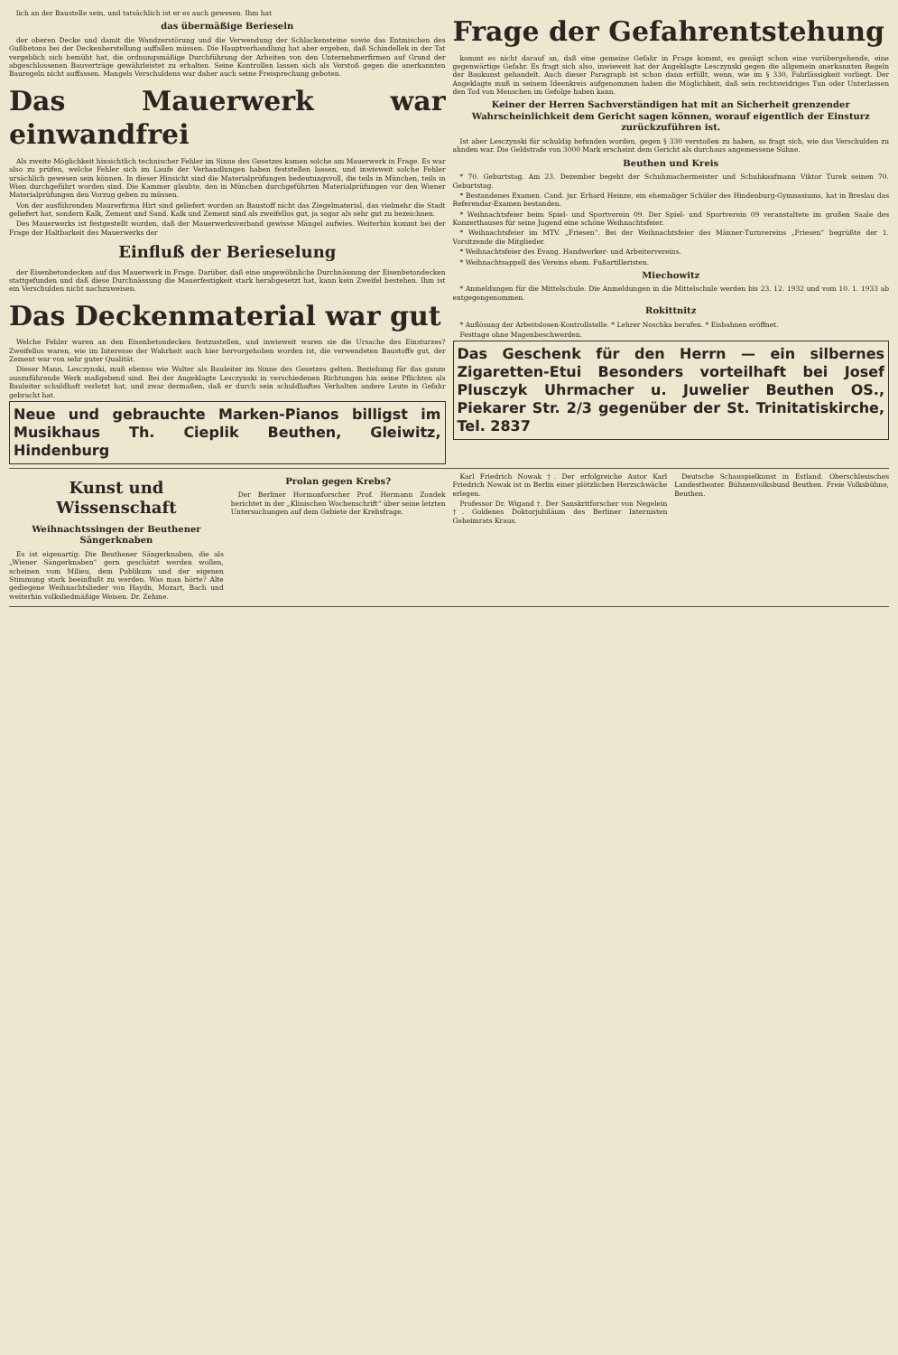lich an der Baustelle sein, und tatsächlich ist er es auch gewesen. Ihm hat
das übermäßige Berieseln
der oberen Decke und damit die Wandzerstörung und die Verwendung der Schlackensteine sowie das Entmischen des Gußbetons bei der Deckenherstellung auffallen müssen. Die Hauptverhandlung hat aber ergeben, daß Schindellek in der Tat vergeblich sich bemüht hat, die ordnungsmäßige Durchführung der Arbeiten von den Unternehmerfirmen auf Grund der abgeschlossenen Bauverträge gewährleistet zu erhalten. Seine Kontrollen lassen sich als Verstoß gegen die anerkannten Bauregeln nicht auffassen. Mangels Verschuldens war daher auch seine Freisprechung geboten.
Das Mauerwerk war einwandfrei
Als zweite Möglichkeit hinsichtlich technischer Fehler im Sinne des Gesetzes kamen solche am Mauerwerk in Frage. Es war also zu prüfen, welche Fehler sich im Laufe der Verhandlungen haben feststellen lassen, und inwieweit solche Fehler ursächlich gewesen sein können. In dieser Hinsicht sind die Materialprüfungen bedeutungsvoll, die teils in München, teils in Wien durchgeführt worden sind. Die Kammer glaubte, den in München durchgeführten Materialprüfungen vor den Wiener Materialprüfungen den Vorzug geben zu müssen.
Von der ausführenden Maurerfirma Hirt sind geliefert worden an Baustoff nicht das Ziegelmaterial, das vielmehr die Stadt geliefert hat, sondern Kalk, Zement und Sand. Kalk und Zement sind als zweifellos gut, ja sogar als sehr gut zu bezeichnen.
Des Mauerwerks ist festgestellt worden, daß der Mauerwerksverband gewisse Mängel aufwies. Weiterhin kommt bei der Frage der Haltbarkeit des Mauerwerks der
Einfluß der Berieselung
der Eisenbetondecken auf das Mauerwerk in Frage. Darüber, daß eine ungewöhnliche Durchnässung der Eisenbetondecken stattgefunden und daß diese Durchnässung die Mauerfestigkeit stark herabgesetzt hat, kann kein Zweifel bestehen. Ihm ist ein Verschulden nicht nachzuweisen.
Das Deckenmaterial war gut
Welche Fehler waren an den Eisenbetondecken festzustellen, und inwieweit waren sie die Ursache des Einsturzes? Zweifellos waren, wie im Interesse der Wahrheit auch hier hervorgehoben worden ist, die verwendeten Baustoffe gut, der Zement war von sehr guter Qualität.
Dieser Mann, Lesczynski, muß ebenso wie Walter als Bauleiter im Sinne des Gesetzes gelten. Beziehung für das ganze auszuführende Werk maßgebend sind. Bei der Angeklagte Lesczynski in verschiedenen Richtungen hin seine Pflichten als Bauleiter schuldhaft verletzt hat, und zwar dermaßen, daß er durch sein schuldhaftes Verhalten andere Leute in Gefahr gebracht hat.
Neue und gebrauchte Marken-Pianos billigst im Musikhaus Th. Cieplik Beuthen, Gleiwitz, Hindenburg
Frage der Gefahrentstehung
kommt es nicht darauf an, daß eine gemeine Gefahr in Frage kommt, es genügt schon eine vorübergehende, eine gegenwärtige Gefahr. Es fragt sich also, inwieweit hat der Angeklagte Lesczynski gegen die allgemein anerkannten Regeln der Baukunst gehandelt. Auch dieser Paragraph ist schon dann erfüllt, wenn, wie im § 330, Fahrlässigkeit vorliegt. Der Angeklagte muß in seinem Ideenkreis aufgenommen haben die Möglichkeit, daß sein rechtswidriges Tun oder Unterlassen den Tod von Menschen im Gefolge haben kann.
Keiner der Herren Sachverständigen hat mit an Sicherheit grenzender Wahrscheinlichkeit dem Gericht sagen können, worauf eigentlich der Einsturz zurückzuführen ist.
Ist aber Lesczynski für schuldig befunden worden, gegen § 330 verstoßen zu haben, so fragt sich, wie das Verschulden zu ahnden war. Die Geldstrafe von 3000 Mark erscheint dem Gericht als durchaus angemessene Sühne.
Beuthen und Kreis
* 70. Geburtstag. Am 23. Dezember begeht der Schuhmachermeister und Schuhkaufmann Viktor Turek seinen 70. Geburtstag.
* Bestandenes Examen. Cand. jur. Erhard Heinze, ein ehemaliger Schüler des Hindenburg-Gymnasiums, hat in Breslau das Referendar-Examen bestanden.
* Weihnachtsfeier beim Spiel- und Sportverein 09. Der Spiel- und Sportverein 09 veranstaltete im großen Saale des Konzerthauses für seine Jugend eine schöne Weihnachtsfeier.
* Weihnachtsfeier im MTV. „Friesen“. Bei der Weihnachtsfeier des Männer-Turnvereins „Friesen“ begrüßte der 1. Vorsitzende die Mitglieder.
* Weihnachtsfeier des Evang. Handwerker- und Arbeitervereins.
* Weihnachtsappell des Vereins ehem. Fußartilleristen.
Miechowitz
* Anmeldungen für die Mittelschule. Die Anmeldungen in die Mittelschule werden bis 23. 12. 1932 und vom 10. 1. 1933 ab entgegengenommen.
Rokittnitz
* Auflösung der Arbeitslosen-Kontrollstelle. * Lehrer Noschka berufen. * Eisbahnen eröffnet.
Festtage ohne Magenbeschwerden.
Das Geschenk für den Herrn — ein silbernes Zigaretten-Etui Besonders vorteilhaft bei Josef Plusczyk Uhrmacher u. Juwelier Beuthen OS., Piekarer Str. 2/3 gegenüber der St. Trinitatiskirche, Tel. 2837
Kunst und Wissenschaft
Weihnachtssingen der Beuthener Sängerknaben
Es ist eigenartig: Die Beuthener Sängerknaben, die als „Wiener Sängerknaben“ gern geschätzt werden wollen, scheinen vom Milieu, dem Publikum und der eigenen Stimmung stark beeinflußt zu werden. Was man hörte? Alte gediegene Weihnachtslieder von Haydn, Mozart, Bach und weiterhin volksliedmäßige Weisen. Dr. Zehme.
Prolan gegen Krebs?
Der Berliner Hormonforscher Prof. Hermann Zondek berichtet in der „Klinischen Wochenschrift“ über seine letzten Untersuchungen auf dem Gebiete der Krebsfrage.
Karl Friedrich Nowak †. Der erfolgreiche Autor Karl Friedrich Nowak ist in Berlin einer plötzlichen Herzschwäche erlegen.
Professor Dr. Wigand †. Der Sanskritforscher von Negelein †. Goldenes Doktorjubiläum des Berliner Internisten Geheimrats Kraus.
Deutsche Schauspielkunst in Estland. Oberschlesisches Landestheater. Bühnenvolksbund Beuthen. Freie Volksbühne, Beuthen.